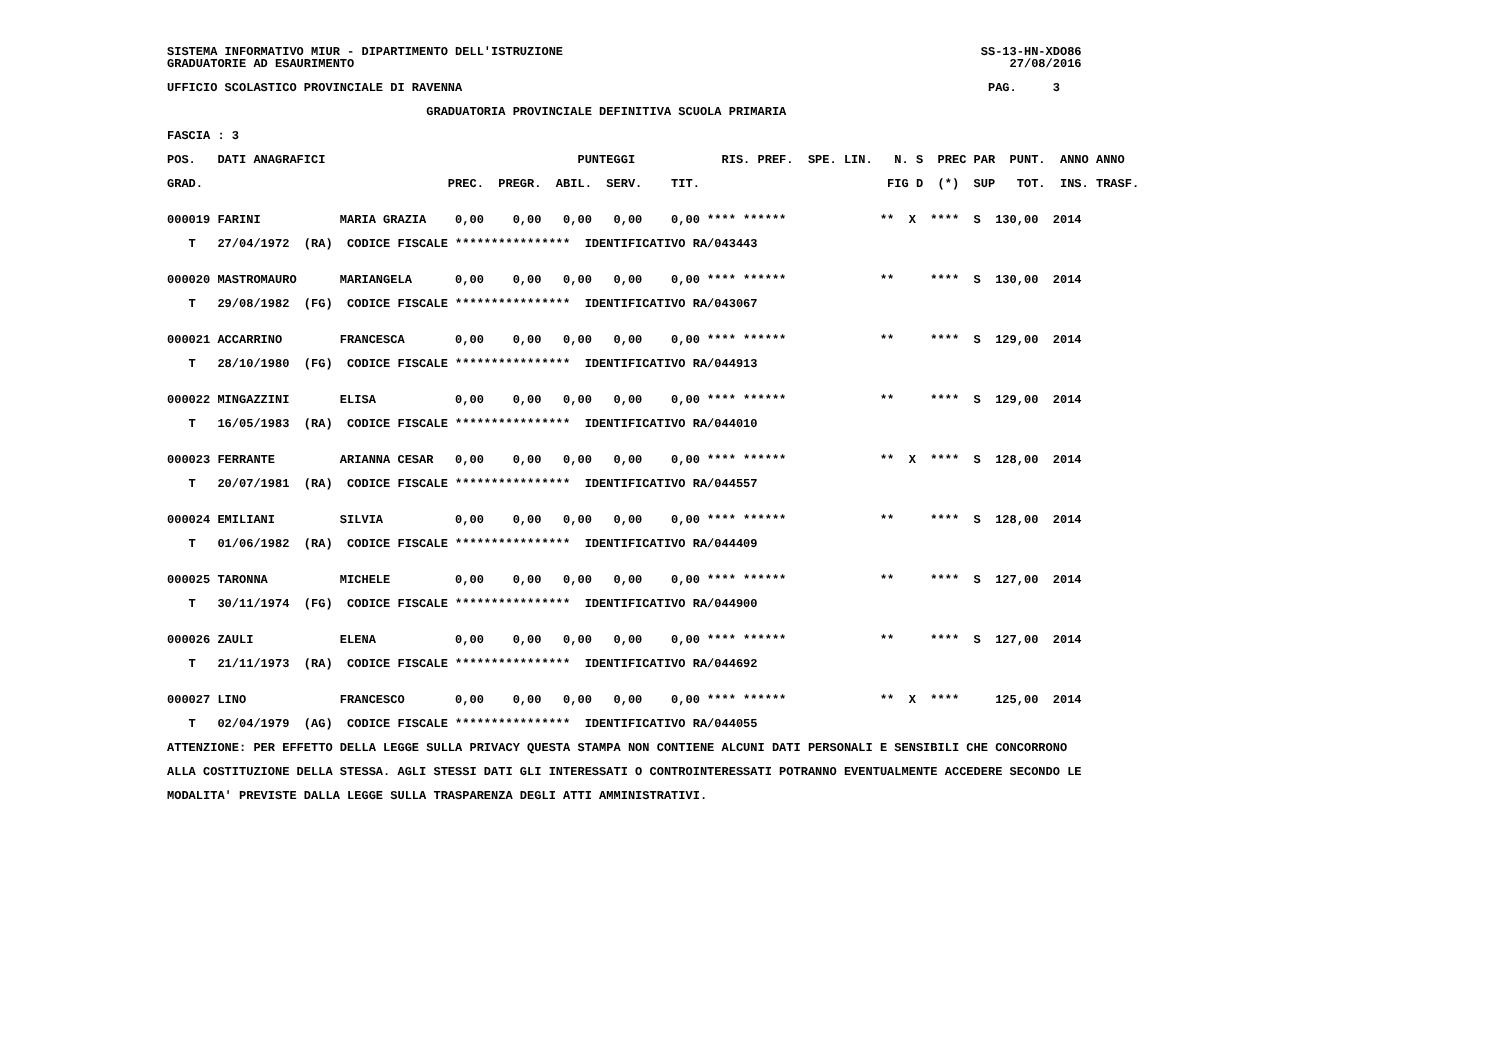SISTEMA INFORMATIVO MIUR - DIPARTIMENTO DELL'ISTRUZIONE                                                          SS-13-HN-XDO86
GRADUATORIE AD ESAURIMENTO                                                                                           27/08/2016

UFFICIO SCOLASTICO PROVINCIALE DI RAVENNA                                                                         PAG.     3

                                    GRADUATORIA PROVINCIALE DEFINITIVA SCUOLA PRIMARIA

FASCIA : 3

POS.   DATI ANAGRAFICI                                   PUNTEGGI            RIS. PREF.  SPE. LIN.   N. S  PREC PAR  PUNT.  ANNO ANNO

GRAD.                                  PREC.  PREGR.  ABIL.  SERV.    TIT.                          FIG D  (*)  SUP   TOT.  INS. TRASF.


000019 FARINI           MARIA GRAZIA    0,00    0,00   0,00   0,00    0,00 **** ******             **  X  ****  S  130,00  2014

   T   27/04/1972  (RA)  CODICE FISCALE ****************  IDENTIFICATIVO RA/043443


000020 MASTROMAURO      MARIANGELA      0,00    0,00   0,00   0,00    0,00 **** ******             **     ****  S  130,00  2014

   T   29/08/1982  (FG)  CODICE FISCALE ****************  IDENTIFICATIVO RA/043067


000021 ACCARRINO        FRANCESCA       0,00    0,00   0,00   0,00    0,00 **** ******             **     ****  S  129,00  2014

   T   28/10/1980  (FG)  CODICE FISCALE ****************  IDENTIFICATIVO RA/044913


000022 MINGAZZINI       ELISA           0,00    0,00   0,00   0,00    0,00 **** ******             **     ****  S  129,00  2014

   T   16/05/1983  (RA)  CODICE FISCALE ****************  IDENTIFICATIVO RA/044010


000023 FERRANTE         ARIANNA CESAR   0,00    0,00   0,00   0,00    0,00 **** ******             **  X  ****  S  128,00  2014

   T   20/07/1981  (RA)  CODICE FISCALE ****************  IDENTIFICATIVO RA/044557


000024 EMILIANI         SILVIA          0,00    0,00   0,00   0,00    0,00 **** ******             **     ****  S  128,00  2014

   T   01/06/1982  (RA)  CODICE FISCALE ****************  IDENTIFICATIVO RA/044409


000025 TARONNA          MICHELE         0,00    0,00   0,00   0,00    0,00 **** ******             **     ****  S  127,00  2014

   T   30/11/1974  (FG)  CODICE FISCALE ****************  IDENTIFICATIVO RA/044900


000026 ZAULI            ELENA           0,00    0,00   0,00   0,00    0,00 **** ******             **     ****  S  127,00  2014

   T   21/11/1973  (RA)  CODICE FISCALE ****************  IDENTIFICATIVO RA/044692


000027 LINO             FRANCESCO       0,00    0,00   0,00   0,00    0,00 **** ******             **  X  ****     125,00  2014

   T   02/04/1979  (AG)  CODICE FISCALE ****************  IDENTIFICATIVO RA/044055

ATTENZIONE: PER EFFETTO DELLA LEGGE SULLA PRIVACY QUESTA STAMPA NON CONTIENE ALCUNI DATI PERSONALI E SENSIBILI CHE CONCORRONO

ALLA COSTITUZIONE DELLA STESSA. AGLI STESSI DATI GLI INTERESSATI O CONTROINTERESSATI POTRANNO EVENTUALMENTE ACCEDERE SECONDO LE

MODALITA' PREVISTE DALLA LEGGE SULLA TRASPARENZA DEGLI ATTI AMMINISTRATIVI.